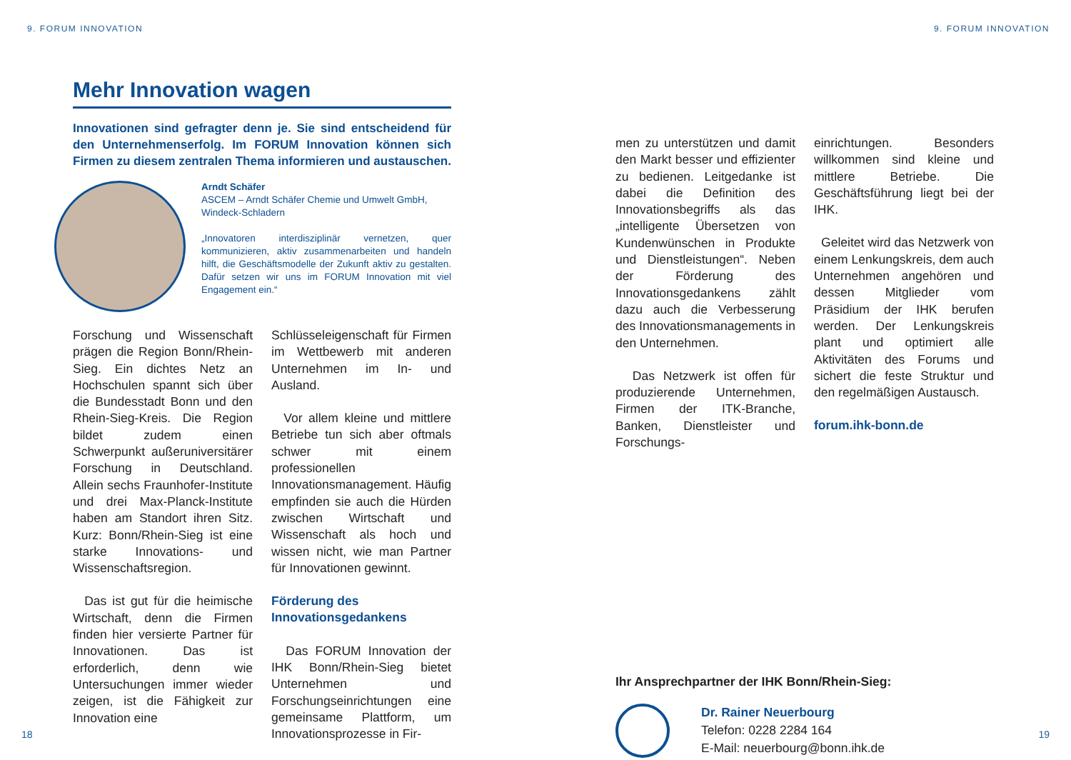9. FORUM INNOVATION
Mehr Innovation wagen
Innovationen sind gefragter denn je. Sie sind entscheidend für den Unternehmenserfolg. Im FORUM Innovation können sich Firmen zu diesem zentralen Thema informieren und austauschen.
Arndt Schäfer
ASCEM – Arndt Schäfer Chemie und Umwelt GmbH, Windeck-Schladern
„Innovatoren interdisziplinär vernetzen, quer kommunizieren, aktiv zusammenarbeiten und handeln hilft, die Geschäftsmodelle der Zukunft aktiv zu gestalten. Dafür setzen wir uns im FORUM Innovation mit viel Engagement ein.“
Forschung und Wissenschaft prägen die Region Bonn/Rhein-Sieg. Ein dichtes Netz an Hochschulen spannt sich über die Bundesstadt Bonn und den Rhein-Sieg-Kreis. Die Region bildet zudem einen Schwerpunkt außeruniversitärer Forschung in Deutschland. Allein sechs Fraunhofer-Institute und drei Max-Planck-Institute haben am Standort ihren Sitz. Kurz: Bonn/Rhein-Sieg ist eine starke Innovations- und Wissenschaftsregion.
Das ist gut für die heimische Wirtschaft, denn die Firmen finden hier versierte Partner für Innovationen. Das ist erforderlich, denn wie Untersuchungen immer wieder zeigen, ist die Fähigkeit zur Innovation eine
Schlüsseleigenschaft für Firmen im Wettbewerb mit anderen Unternehmen im In- und Ausland.
Vor allem kleine und mittlere Betriebe tun sich aber oftmals schwer mit einem professionellen Innovationsmanagement. Häufig empfinden sie auch die Hürden zwischen Wirtschaft und Wissenschaft als hoch und wissen nicht, wie man Partner für Innovationen gewinnt.
Förderung des Innovationsgedankens
Das FORUM Innovation der IHK Bonn/Rhein-Sieg bietet Unternehmen und Forschungseinrichtungen eine gemeinsame Plattform, um Innovationsprozesse in Fir-
18
9. FORUM INNOVATION
men zu unterstützen und damit den Markt besser und effizienter zu bedienen. Leitgedanke ist dabei die Definition des Innovationsbegriffs als das „intelligente Übersetzen von Kundenwünschen in Produkte und Dienstleistungen“. Neben der Förderung des Innovationsgedankens zählt dazu auch die Verbesserung des Innovationsmanagements in den Unternehmen.
Das Netzwerk ist offen für produzierende Unternehmen, Firmen der ITK-Branche, Banken, Dienstleister und Forschungs-
einrichtungen. Besonders willkommen sind kleine und mittlere Betriebe. Die Geschäftsführung liegt bei der IHK.
Geleitet wird das Netzwerk von einem Lenkungskreis, dem auch Unternehmen angehören und dessen Mitglieder vom Präsidium der IHK berufen werden. Der Lenkungskreis plant und optimiert alle Aktivitäten des Forums und sichert die feste Struktur und den regelmäßigen Austausch.
forum.ihk-bonn.de
Ihr Ansprechpartner der IHK Bonn/Rhein-Sieg:
Dr. Rainer Neuerbourg
Telefon: 0228 2284 164
E-Mail: neuerbourg@bonn.ihk.de
19